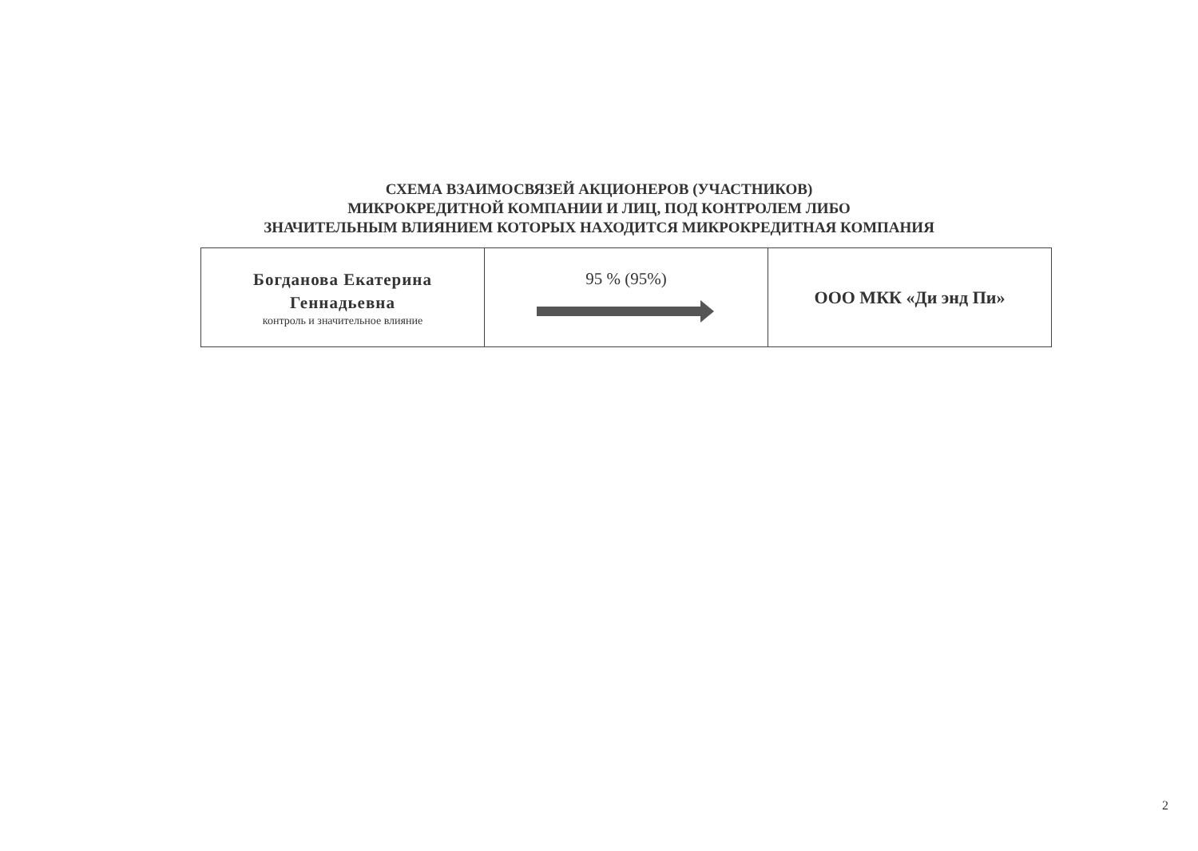СХЕМА ВЗАИМОСВЯЗЕЙ АКЦИОНЕРОВ (УЧАСТНИКОВ)
МИКРОКРЕДИТНОЙ КОМПАНИИ И ЛИЦ, ПОД КОНТРОЛЕМ ЛИБО
ЗНАЧИТЕЛЬНЫМ ВЛИЯНИЕМ КОТОРЫХ НАХОДИТСЯ МИКРОКРЕДИТНАЯ КОМПАНИЯ
| Богданова Екатерина Геннадьевна контроль и значительное влияние | 95 % (95%) | ООО МКК «Ди энд Пи» |
2